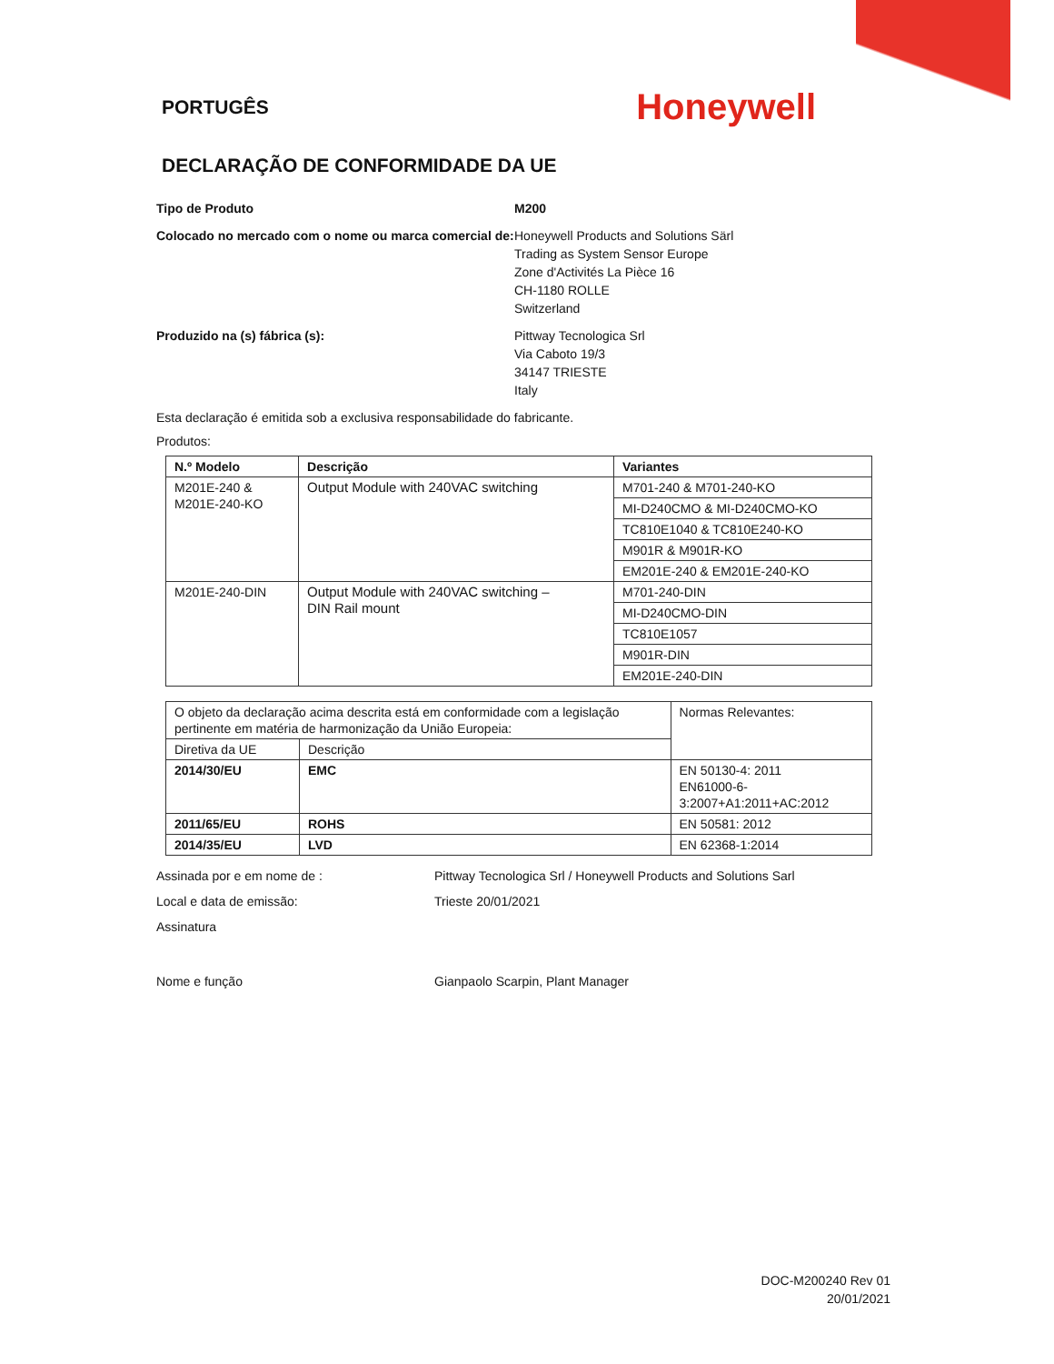PORTUGÊS
Honeywell
DECLARAÇÃO DE CONFORMIDADE DA UE
Tipo de Produto M200
Colocado no mercado com o nome ou marca comercial de:
Honeywell Products and Solutions Särl
Trading as System Sensor Europe
Zone d'Activités La Pièce 16
CH-1180 ROLLE
Switzerland
Produzido na (s) fábrica (s): Pittway Tecnologica Srl
Via Caboto 19/3
34147 TRIESTE
Italy
Esta declaração é emitida sob a exclusiva responsabilidade do fabricante.
Produtos:
| N.º Modelo | Descrição | Variantes |
| --- | --- | --- |
| M201E-240 & M201E-240-KO | Output Module with 240VAC switching | M701-240 & M701-240-KO |
| | | MI-D240CMO & MI-D240CMO-KO |
| | | TC810E1040 & TC810E240-KO |
| | | M901R & M901R-KO |
| | | EM201E-240 & EM201E-240-KO |
| M201E-240-DIN | Output Module with 240VAC switching – DIN Rail mount | M701-240-DIN |
| | | MI-D240CMO-DIN |
| | | TC810E1057 |
| | | M901R-DIN |
| | | EM201E-240-DIN |
| O objeto da declaração acima descrita está em conformidade com a legislação pertinente em matéria de harmonização da União Europeia: | | Normas Relevantes: |
| Diretiva da UE | Descrição | |
| 2014/30/EU | EMC | EN 50130-4: 2011 EN61000-6-3:2007+A1:2011+AC:2012 |
| 2011/65/EU | ROHS | EN 50581: 2012 |
| 2014/35/EU | LVD | EN 62368-1:2014 |
Assinada por e em nome de : Pittway Tecnologica Srl / Honeywell Products and Solutions Sarl
Local e data de emissão: Trieste 20/01/2021
Assinatura
Nome e função Gianpaolo Scarpin, Plant Manager
DOC-M200240 Rev 01
20/01/2021